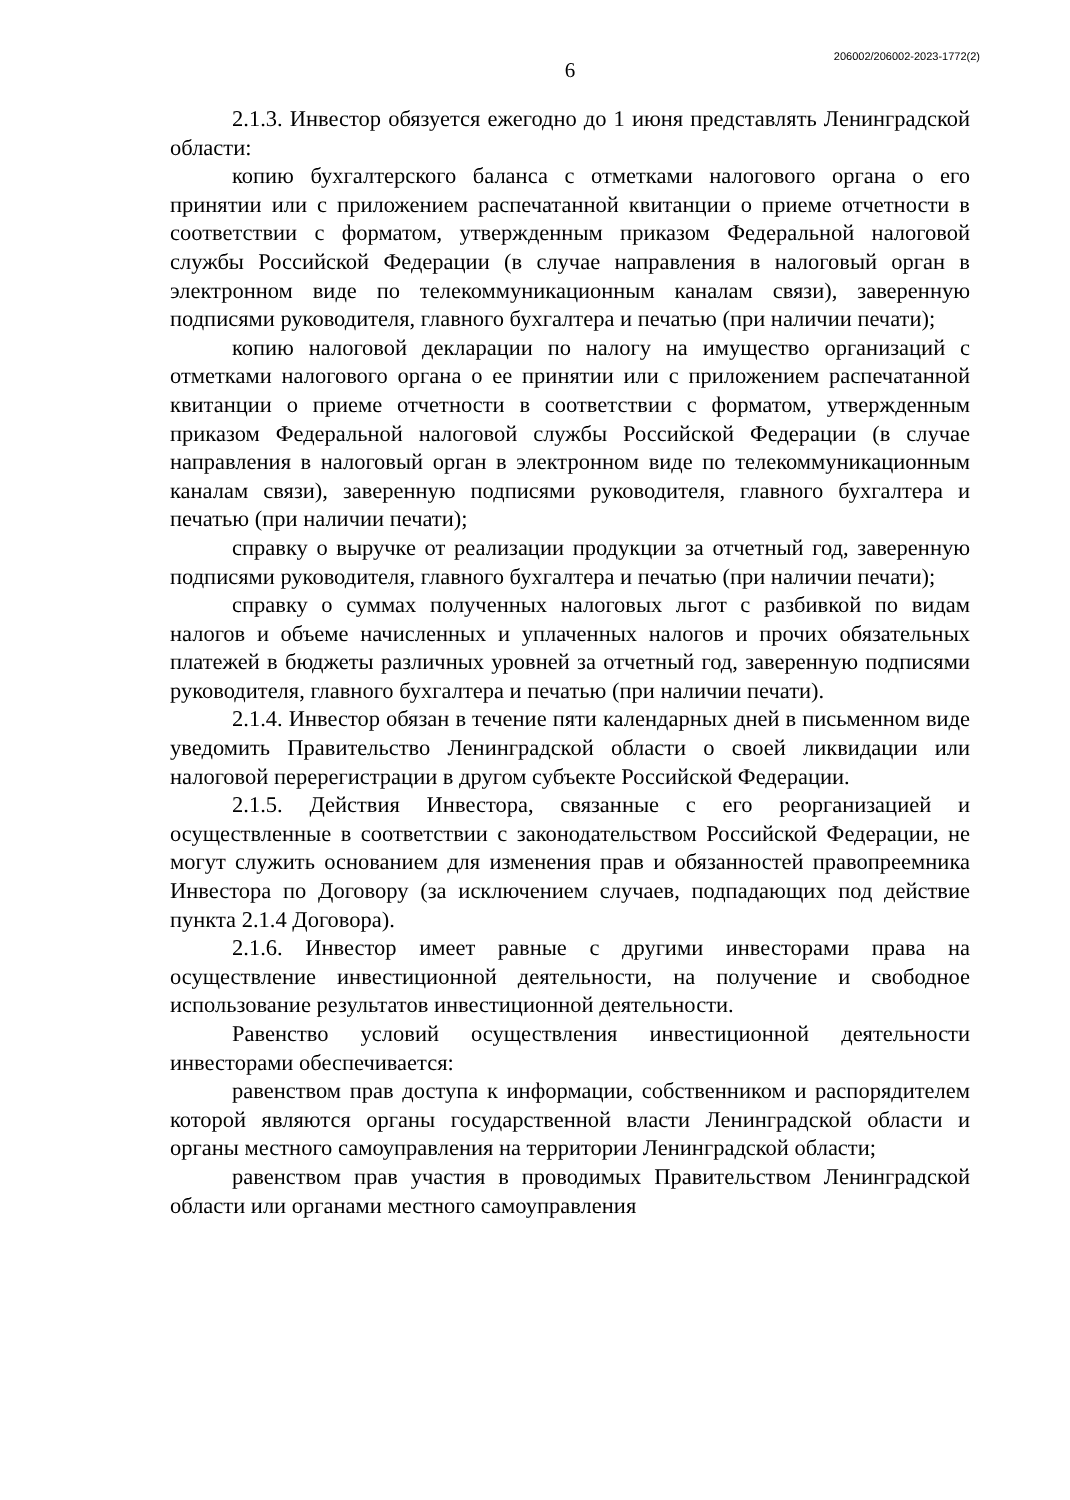206002/206002-2023-1772(2)
6
2.1.3. Инвестор обязуется ежегодно до 1 июня представлять Ленинградской области:
копию бухгалтерского баланса с отметками налогового органа о его принятии или с приложением распечатанной квитанции о приеме отчетности в соответствии с форматом, утвержденным приказом Федеральной налоговой службы Российской Федерации (в случае направления в налоговый орган в электронном виде по телекоммуникационным каналам связи), заверенную подписями руководителя, главного бухгалтера и печатью (при наличии печати);
копию налоговой декларации по налогу на имущество организаций с отметками налогового органа о ее принятии или с приложением распечатанной квитанции о приеме отчетности в соответствии с форматом, утвержденным приказом Федеральной налоговой службы Российской Федерации (в случае направления в налоговый орган в электронном виде по телекоммуникационным каналам связи), заверенную подписями руководителя, главного бухгалтера и печатью (при наличии печати);
справку о выручке от реализации продукции за отчетный год, заверенную подписями руководителя, главного бухгалтера и печатью (при наличии печати);
справку о суммах полученных налоговых льгот с разбивкой по видам налогов и объеме начисленных и уплаченных налогов и прочих обязательных платежей в бюджеты различных уровней за отчетный год, заверенную подписями руководителя, главного бухгалтера и печатью (при наличии печати).
2.1.4. Инвестор обязан в течение пяти календарных дней в письменном виде уведомить Правительство Ленинградской области о своей ликвидации или налоговой перерегистрации в другом субъекте Российской Федерации.
2.1.5. Действия Инвестора, связанные с его реорганизацией и осуществленные в соответствии с законодательством Российской Федерации, не могут служить основанием для изменения прав и обязанностей правопреемника Инвестора по Договору (за исключением случаев, подпадающих под действие пункта 2.1.4 Договора).
2.1.6. Инвестор имеет равные с другими инвесторами права на осуществление инвестиционной деятельности, на получение и свободное использование результатов инвестиционной деятельности.
Равенство условий осуществления инвестиционной деятельности инвесторами обеспечивается:
равенством прав доступа к информации, собственником и распорядителем которой являются органы государственной власти Ленинградской области и органы местного самоуправления на территории Ленинградской области;
равенством прав участия в проводимых Правительством Ленинградской области или органами местного самоуправления